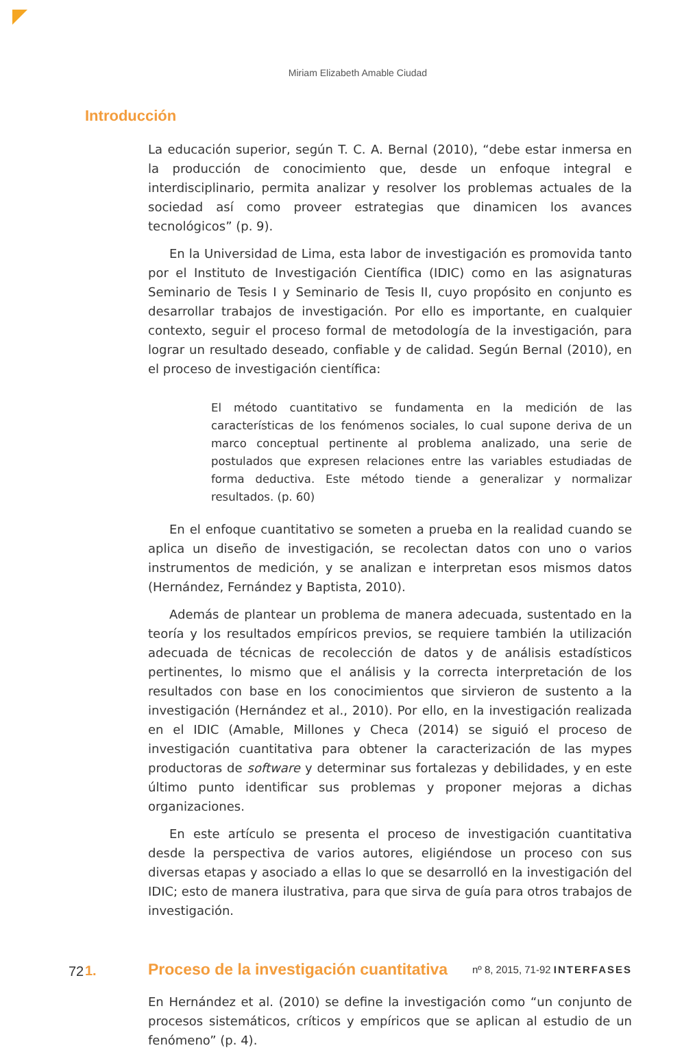Miriam Elizabeth Amable Ciudad
Introducción
La educación superior, según T. C. A. Bernal (2010), “debe estar inmersa en la producción de conocimiento que, desde un enfoque integral e interdisciplinario, permita analizar y resolver los problemas actuales de la sociedad así como proveer estrategias que dinamicen los avances tecnológicos” (p. 9).
En la Universidad de Lima, esta labor de investigación es promovida tanto por el Instituto de Investigación Científica (IDIC) como en las asignaturas Seminario de Tesis I y Seminario de Tesis II, cuyo propósito en conjunto es desarrollar trabajos de investigación. Por ello es importante, en cualquier contexto, seguir el proceso formal de metodología de la investigación, para lograr un resultado deseado, confiable y de calidad. Según Bernal (2010), en el proceso de investigación científica:
El método cuantitativo se fundamenta en la medición de las características de los fenómenos sociales, lo cual supone deriva de un marco conceptual pertinente al problema analizado, una serie de postulados que expresen relaciones entre las variables estudiadas de forma deductiva. Este método tiende a generalizar y normalizar resultados. (p. 60)
En el enfoque cuantitativo se someten a prueba en la realidad cuando se aplica un diseño de investigación, se recolectan datos con uno o varios instrumentos de medición, y se analizan e interpretan esos mismos datos (Hernández, Fernández y Baptista, 2010).
Además de plantear un problema de manera adecuada, sustentado en la teoría y los resultados empíricos previos, se requiere también la utilización adecuada de técnicas de recolección de datos y de análisis estadísticos pertinentes, lo mismo que el análisis y la correcta interpretación de los resultados con base en los conocimientos que sirvieron de sustento a la investigación (Hernández et al., 2010). Por ello, en la investigación realizada en el IDIC (Amable, Millones y Checa (2014) se siguió el proceso de investigación cuantitativa para obtener la caracterización de las mypes productoras de software y determinar sus fortalezas y debilidades, y en este último punto identificar sus problemas y proponer mejoras a dichas organizaciones.
En este artículo se presenta el proceso de investigación cuantitativa desde la perspectiva de varios autores, eligiéndose un proceso con sus diversas etapas y asociado a ellas lo que se desarrolló en la investigación del IDIC; esto de manera ilustrativa, para que sirva de guía para otros trabajos de investigación.
1. Proceso de la investigación cuantitativa
En Hernández et al. (2010) se define la investigación como “un conjunto de procesos sistemáticos, críticos y empíricos que se aplican al estudio de un fenómeno” (p. 4).
72 nº 8, 2015, 71-92 INTERFASES